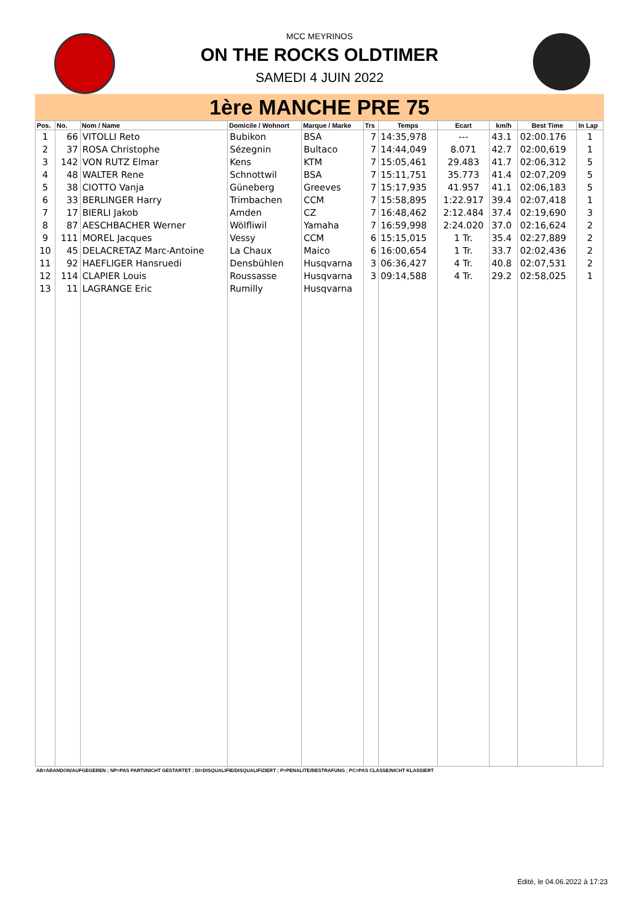MCC MEYRINOS
ON THE ROCKS OLDTIMER
SAMEDI 4 JUIN 2022
1ère MANCHE PRE 75
| Pos. | No. | Nom / Name | Domicile / Wohnort | Marque / Marke | Trs | Temps | Ecart | km/h | Best Time | In Lap |
| --- | --- | --- | --- | --- | --- | --- | --- | --- | --- | --- |
| 1 | 66 | VITOLLI Reto | Bubikon | BSA | 7 | 14:35,978 | --- | 43.1 | 02:00.176 | 1 |
| 2 | 37 | ROSA Christophe | Sézegnin | Bultaco | 7 | 14:44,049 | 8.071 | 42.7 | 02:00,619 | 1 |
| 3 | 142 | VON RUTZ Elmar | Kens | KTM | 7 | 15:05,461 | 29.483 | 41.7 | 02:06,312 | 5 |
| 4 | 48 | WALTER Rene | Schnottwil | BSA | 7 | 15:11,751 | 35.773 | 41.4 | 02:07,209 | 5 |
| 5 | 38 | CIOTTO Vanja | Güneberg | Greeves | 7 | 15:17,935 | 41.957 | 41.1 | 02:06,183 | 5 |
| 6 | 33 | BERLINGER Harry | Trimbachen | CCM | 7 | 15:58,895 | 1:22.917 | 39.4 | 02:07,418 | 1 |
| 7 | 17 | BIERLI Jakob | Amden | CZ | 7 | 16:48,462 | 2:12.484 | 37.4 | 02:19,690 | 3 |
| 8 | 87 | AESCHBACHER Werner | Wölfliwil | Yamaha | 7 | 16:59,998 | 2:24.020 | 37.0 | 02:16,624 | 2 |
| 9 | 111 | MOREL Jacques | Vessy | CCM | 6 | 15:15,015 | 1 Tr. | 35.4 | 02:27,889 | 2 |
| 10 | 45 | DELACRETAZ Marc-Antoine | La Chaux | Maico | 6 | 16:00,654 | 1 Tr. | 33.7 | 02:02,436 | 2 |
| 11 | 92 | HAEFLIGER Hansruedi | Densbühlen | Husqvarna | 3 | 06:36,427 | 4 Tr. | 40.8 | 02:07,531 | 2 |
| 12 | 114 | CLAPIER Louis | Roussasse | Husqvarna | 3 | 09:14,588 | 4 Tr. | 29.2 | 02:58,025 | 1 |
| 13 | 11 | LAGRANGE Eric | Rumilly | Husqvarna | | | | | | |
AB=ABANDON/AUFGEGEBEN ; NP=PAS PARTI/NICHT GESTARTET ; DI=DISQUALIFIE/DISQUALIFIZIERT ; P=PENALITE/BESTRAFUNG ; PC=PAS CLASSE/NICHT KLASSIERT
Edité, le 04.06.2022 à 17:23